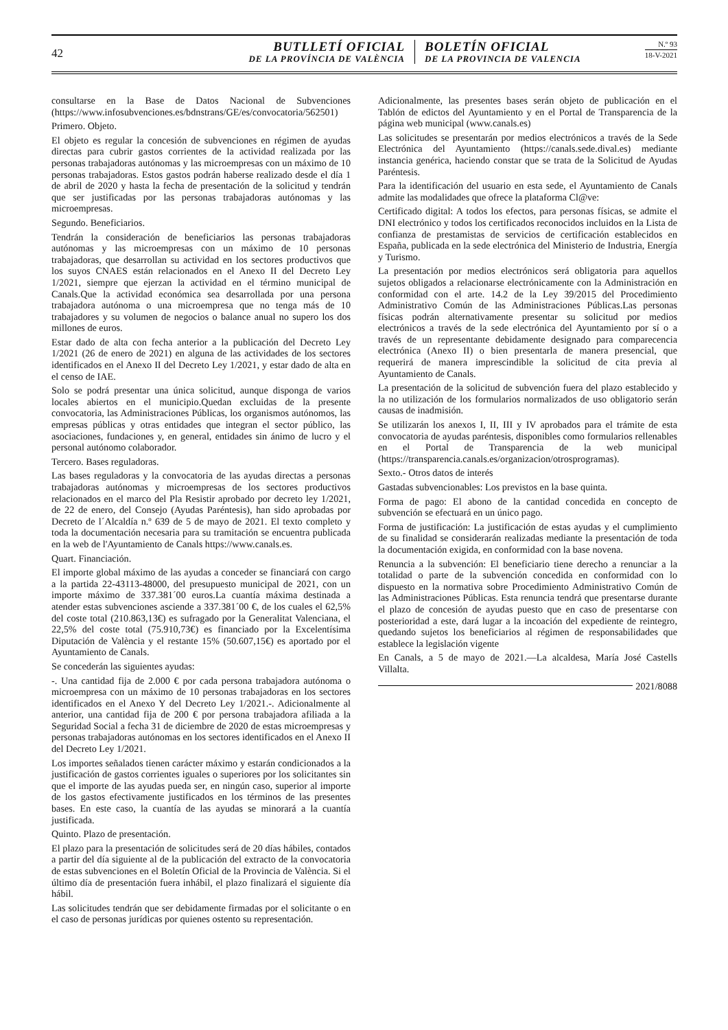42
BUTLLETÍ OFICIAL
DE LA PROVÍNCIA DE VALÈNCIA
BOLETÍN OFICIAL
DE LA PROVINCIA DE VALENCIA
N.º 93
18-V-2021
consultarse en la Base de Datos Nacional de Subvenciones (https://www.infosubvenciones.es/bdnstrans/GE/es/convocatoria/562501)
Primero. Objeto.
El objeto es regular la concesión de subvenciones en régimen de ayudas directas para cubrir gastos corrientes de la actividad realizada por las personas trabajadoras autónomas y las microempresas con un máximo de 10 personas trabajadoras. Estos gastos podrán haberse realizado desde el día 1 de abril de 2020 y hasta la fecha de presentación de la solicitud y tendrán que ser justificadas por las personas trabajadoras autónomas y las microempresas.
Segundo. Beneficiarios.
Tendrán la consideración de beneficiarios las personas trabajadoras autónomas y las microempresas con un máximo de 10 personas trabajadoras, que desarrollan su actividad en los sectores productivos que los suyos CNAES están relacionados en el Anexo II del Decreto Ley 1/2021, siempre que ejerzan la actividad en el término municipal de Canals.Que la actividad económica sea desarrollada por una persona trabajadora autónoma o una microempresa que no tenga más de 10 trabajadores y su volumen de negocios o balance anual no supero los dos millones de euros.
Estar dado de alta con fecha anterior a la publicación del Decreto Ley 1/2021 (26 de enero de 2021) en alguna de las actividades de los sectores identificados en el Anexo II del Decreto Ley 1/2021, y estar dado de alta en el censo de IAE.
Solo se podrá presentar una única solicitud, aunque disponga de varios locales abiertos en el municipio.Quedan excluidas de la presente convocatoria, las Administraciones Públicas, los organismos autónomos, las empresas públicas y otras entidades que integran el sector público, las asociaciones, fundaciones y, en general, entidades sin ánimo de lucro y el personal autónomo colaborador.
Tercero. Bases reguladoras.
Las bases reguladoras y la convocatoria de las ayudas directas a personas trabajadoras autónomas y microempresas de los sectores productivos relacionados en el marco del Pla Resistir aprobado por decreto ley 1/2021, de 22 de enero, del Consejo (Ayudas Paréntesis), han sido aprobadas por Decreto de l´Alcaldía n.º 639 de 5 de mayo de 2021. El texto completo y toda la documentación necesaria para su tramitación se encuentra publicada en la web de l'Ayuntamiento de Canals https://www.canals.es.
Quart. Financiación.
El importe global máximo de las ayudas a conceder se financiará con cargo a la partida 22-43113-48000, del presupuesto municipal de 2021, con un importe máximo de 337.381´00 euros.La cuantía máxima destinada a atender estas subvenciones asciende a 337.381´00 €, de los cuales el 62,5% del coste total (210.863,13€) es sufragado por la Generalitat Valenciana, el 22,5% del coste total (75.910,73€) es financiado por la Excelentísima Diputación de València y el restante 15% (50.607,15€) es aportado por el Ayuntamiento de Canals.
Se concederán las siguientes ayudas:
-. Una cantidad fija de 2.000 € por cada persona trabajadora autónoma o microempresa con un máximo de 10 personas trabajadoras en los sectores identificados en el Anexo Y del Decreto Ley 1/2021.-. Adicionalmente al anterior, una cantidad fija de 200 € por persona trabajadora afiliada a la Seguridad Social a fecha 31 de diciembre de 2020 de estas microempresas y personas trabajadoras autónomas en los sectores identificados en el Anexo II del Decreto Ley 1/2021.
Los importes señalados tienen carácter máximo y estarán condicionados a la justificación de gastos corrientes iguales o superiores por los solicitantes sin que el importe de las ayudas pueda ser, en ningún caso, superior al importe de los gastos efectivamente justificados en los términos de las presentes bases. En este caso, la cuantía de las ayudas se minorará a la cuantía justificada.
Quinto. Plazo de presentación.
El plazo para la presentación de solicitudes será de 20 días hábiles, contados a partir del día siguiente al de la publicación del extracto de la convocatoria de estas subvenciones en el Boletín Oficial de la Provincia de València. Si el último día de presentación fuera inhábil, el plazo finalizará el siguiente día hábil.
Las solicitudes tendrán que ser debidamente firmadas por el solicitante o en el caso de personas jurídicas por quienes ostento su representación.
Adicionalmente, las presentes bases serán objeto de publicación en el Tablón de edictos del Ayuntamiento y en el Portal de Transparencia de la página web municipal (www.canals.es)
Las solicitudes se presentarán por medios electrónicos a través de la Sede Electrónica del Ayuntamiento (https://canals.sede.dival.es) mediante instancia genérica, haciendo constar que se trata de la Solicitud de Ayudas Paréntesis.
Para la identificación del usuario en esta sede, el Ayuntamiento de Canals admite las modalidades que ofrece la plataforma Cl@ve:
Certificado digital: A todos los efectos, para personas físicas, se admite el DNI electrónico y todos los certificados reconocidos incluidos en la Lista de confianza de prestamistas de servicios de certificación establecidos en España, publicada en la sede electrónica del Ministerio de Industria, Energía y Turismo.
La presentación por medios electrónicos será obligatoria para aquellos sujetos obligados a relacionarse electrónicamente con la Administración en conformidad con el arte. 14.2 de la Ley 39/2015 del Procedimiento Administrativo Común de las Administraciones Públicas.Las personas físicas podrán alternativamente presentar su solicitud por medios electrónicos a través de la sede electrónica del Ayuntamiento por sí o a través de un representante debidamente designado para comparecencia electrónica (Anexo II) o bien presentarla de manera presencial, que requerirá de manera imprescindible la solicitud de cita previa al Ayuntamiento de Canals.
La presentación de la solicitud de subvención fuera del plazo establecido y la no utilización de los formularios normalizados de uso obligatorio serán causas de inadmisión.
Se utilizarán los anexos I, II, III y IV aprobados para el trámite de esta convocatoria de ayudas paréntesis, disponibles como formularios rellenables en el Portal de Transparencia de la web municipal (https://transparencia.canals.es/organizacion/otrosprogramas).
Sexto.- Otros datos de interés
Gastadas subvencionables: Los previstos en la base quinta.
Forma de pago: El abono de la cantidad concedida en concepto de subvención se efectuará en un único pago.
Forma de justificación: La justificación de estas ayudas y el cumplimiento de su finalidad se considerarán realizadas mediante la presentación de toda la documentación exigida, en conformidad con la base novena.
Renuncia a la subvención: El beneficiario tiene derecho a renunciar a la totalidad o parte de la subvención concedida en conformidad con lo dispuesto en la normativa sobre Procedimiento Administrativo Común de las Administraciones Públicas. Esta renuncia tendrá que presentarse durante el plazo de concesión de ayudas puesto que en caso de presentarse con posterioridad a este, dará lugar a la incoación del expediente de reintegro, quedando sujetos los beneficiarios al régimen de responsabilidades que establece la legislación vigente
En Canals, a 5 de mayo de 2021.—La alcaldesa, María José Castells Villalta.
2021/8088